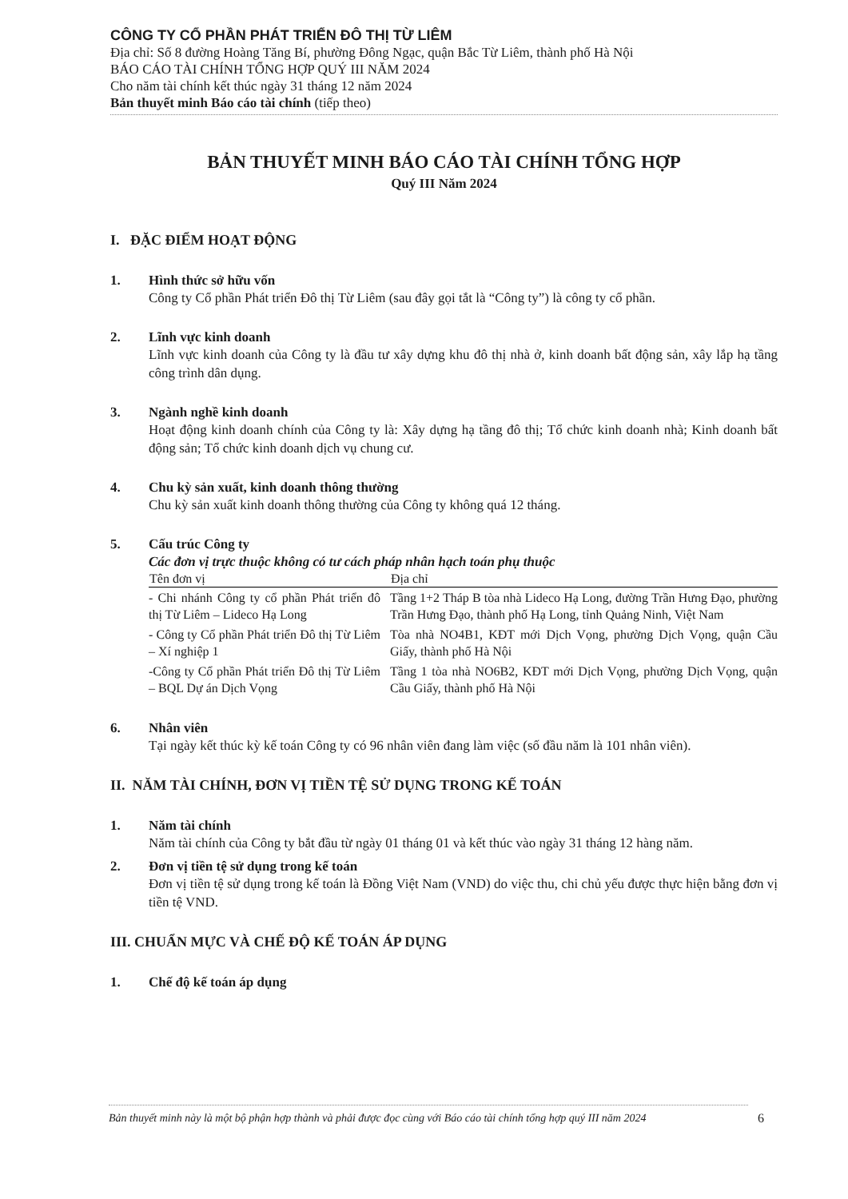CÔNG TY CỔ PHẦN PHÁT TRIỂN ĐÔ THỊ TỪ LIÊM
Địa chỉ: Số 8 đường Hoàng Tăng Bí, phường Đông Ngạc, quận Bắc Từ Liêm, thành phố Hà Nội
BÁO CÁO TÀI CHÍNH TỔNG HỢP QUÝ III NĂM 2024
Cho năm tài chính kết thúc ngày 31 tháng 12 năm 2024
Bản thuyết minh Báo cáo tài chính (tiếp theo)
BẢN THUYẾT MINH BÁO CÁO TÀI CHÍNH TỔNG HỢP
Quý III Năm 2024
I. ĐẶC ĐIỂM HOẠT ĐỘNG
1. Hình thức sở hữu vốn
Công ty Cổ phần Phát triển Đô thị Từ Liêm (sau đây gọi tắt là “Công ty”) là công ty cổ phần.
2. Lĩnh vực kinh doanh
Lĩnh vực kinh doanh của Công ty là đầu tư xây dựng khu đô thị nhà ở, kinh doanh bất động sản, xây lắp hạ tầng công trình dân dụng.
3. Ngành nghề kinh doanh
Hoạt động kinh doanh chính của Công ty là: Xây dựng hạ tầng đô thị; Tổ chức kinh doanh nhà; Kinh doanh bất động sản; Tổ chức kinh doanh dịch vụ chung cư.
4. Chu kỳ sản xuất, kinh doanh thông thường
Chu kỳ sản xuất kinh doanh thông thường của Công ty không quá 12 tháng.
5. Cấu trúc Công ty
Các đơn vị trực thuộc không có tư cách pháp nhân hạch toán phụ thuộc
| Tên đơn vị | Địa chỉ |
| --- | --- |
| - Chi nhánh Công ty cổ phần Phát triển đô thị Từ Liêm – Lideco Hạ Long | Tầng 1+2 Tháp B tòa nhà Lideco Hạ Long, đường Trần Hưng Đạo, phường Trần Hưng Đạo, thành phố Hạ Long, tỉnh Quảng Ninh, Việt Nam |
| - Công ty Cổ phần Phát triển Đô thị Từ Liêm – Xí nghiệp 1 | Tòa nhà NO4B1, KĐT mới Dịch Vọng, phường Dịch Vọng, quận Cầu Giấy, thành phố Hà Nội |
| -Công ty Cổ phần Phát triển Đô thị Từ Liêm – BQL Dự án Dịch Vọng | Tầng 1 tòa nhà NO6B2, KĐT mới Dịch Vọng, phường Dịch Vọng, quận Cầu Giấy, thành phố Hà Nội |
6. Nhân viên
Tại ngày kết thúc kỳ kế toán Công ty có 96 nhân viên đang làm việc (số đầu năm là 101 nhân viên).
II. NĂM TÀI CHÍNH, ĐƠN VỊ TIỀN TỆ SỬ DỤNG TRONG KẾ TOÁN
1. Năm tài chính
Năm tài chính của Công ty bắt đầu từ ngày 01 tháng 01 và kết thúc vào ngày 31 tháng 12 hàng năm.
2. Đơn vị tiền tệ sử dụng trong kế toán
Đơn vị tiền tệ sử dụng trong kế toán là Đồng Việt Nam (VND) do việc thu, chi chủ yếu được thực hiện bằng đơn vị tiền tệ VND.
III. CHUẨN MỰC VÀ CHẾ ĐỘ KẾ TOÁN ÁP DỤNG
1. Chế độ kế toán áp dụng
Bản thuyết minh này là một bộ phận hợp thành và phải được đọc cùng với Báo cáo tài chính tổng hợp quý III năm 2024
6